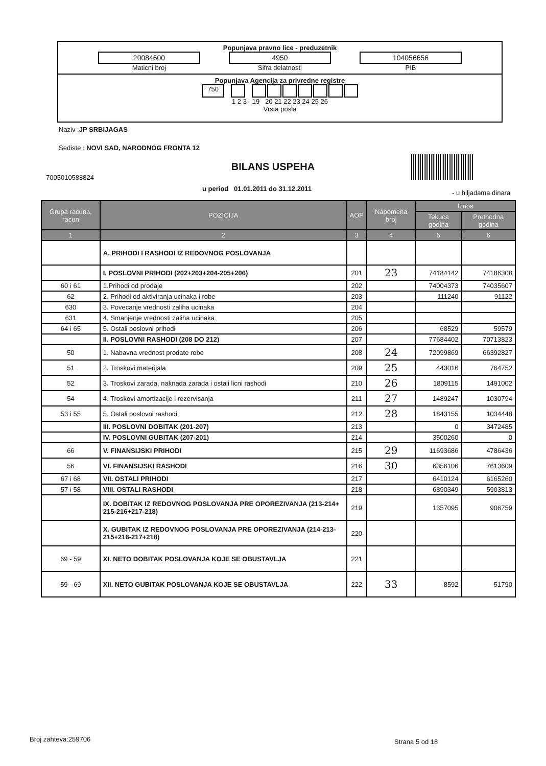Popunjava pravno lice - preduzetnik
20084600
Maticni broj
4950
Sifra delatnosti
104056656
PIB
Popunjava Agencija za privredne registre
750
1 2 3 19 20 21 22 23 24 25 26
Vrsta posla
Naziv :JP SRBIJAGAS
Sediste : NOVI SAD, NARODNOG FRONTA 12
BILANS USPEHA
7005010588824
u period 01.01.2011 do 31.12.2011
- u hiljadama dinara
| Grupa racuna, racun | POZICIJA | AOP | Napomena broj | Iznos | |
| --- | --- | --- | --- | --- | --- |
| | | | | Tekuca godina | Prethodna godina |
| 1 | 2 | 3 | 4 | 5 | 6 |
| | A. PRIHODI I RASHODI IZ REDOVNOG POSLOVANJA | | | | |
| | I. POSLOVNI PRIHODI (202+203+204-205+206) | 201 | 23 | 74184142 | 74186308 |
| 60 i 61 | 1.Prihodi od prodaje | 202 | | 74004373 | 74035607 |
| 62 | 2. Prihodi od aktiviranja ucinaka i robe | 203 | | 111240 | 91122 |
| 630 | 3. Povecanje vrednosti zaliha ucinaka | 204 | | | |
| 631 | 4. Smanjenje vrednosti zaliha ucinaka | 205 | | | |
| 64 i 65 | 5. Ostali poslovni prihodi | 206 | | 68529 | 59579 |
| | II. POSLOVNI RASHODI (208 DO 212) | 207 | | 77684402 | 70713823 |
| 50 | 1. Nabavna vrednost prodate robe | 208 | 24 | 72099869 | 66392827 |
| 51 | 2. Troskovi materijala | 209 | 25 | 443016 | 764752 |
| 52 | 3. Troskovi zarada, naknada zarada i ostali licni rashodi | 210 | 26 | 1809115 | 1491002 |
| 54 | 4. Troskovi amortizacije i rezervisanja | 211 | 27 | 1489247 | 1030794 |
| 53 i 55 | 5. Ostali poslovni rashodi | 212 | 28 | 1843155 | 1034448 |
| | III. POSLOVNI DOBITAK (201-207) | 213 | | 0 | 3472485 |
| | IV. POSLOVNI GUBITAK (207-201) | 214 | | 3500260 | 0 |
| 66 | V. FINANSIJSKI PRIHODI | 215 | 29 | 11693686 | 4786436 |
| 56 | VI. FINANSIJSKI RASHODI | 216 | 30 | 6356106 | 7613609 |
| 67 i 68 | VII. OSTALI PRIHODI | 217 | | 6410124 | 6165260 |
| 57 i 58 | VIII. OSTALI RASHODI | 218 | | 6890349 | 5903813 |
| | IX. DOBITAK IZ REDOVNOG POSLOVANJA PRE OPOREZIVANJA (213-214+ 215-216+217-218) | 219 | | 1357095 | 906759 |
| | X. GUBITAK IZ REDOVNOG POSLOVANJA PRE OPOREZIVANJA (214-213- 215+216-217+218) | 220 | | | |
| 69 - 59 | XI. NETO DOBITAK POSLOVANJA KOJE SE OBUSTAVLJA | 221 | | | |
| 59 - 69 | XII. NETO GUBITAK POSLOVANJA KOJE SE OBUSTAVLJA | 222 | 33 | 8592 | 51790 |
Broj zahteva:259706 Strana 5 od 18